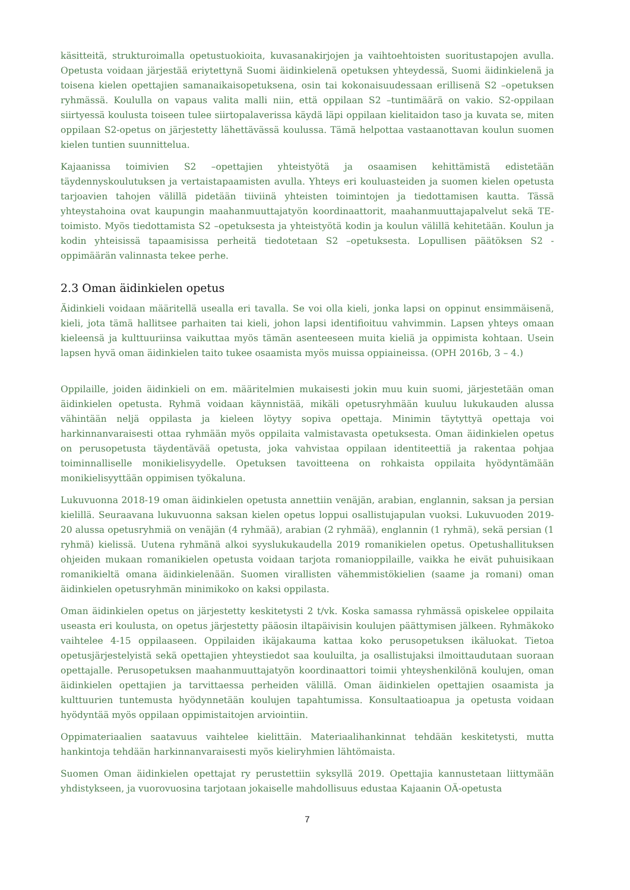käsitteitä, strukturoimalla opetustuokioita, kuvasanakirjojen ja vaihtoehtoisten suoritustapojen avulla. Opetusta voidaan järjestää eriytettynä Suomi äidinkielenä opetuksen yhteydessä, Suomi äidinkielenä ja toisena kielen opettajien samanaikaisopetuksena, osin tai kokonaisuudessaan erillisenä S2 –opetuksen ryhmässä. Koululla on vapaus valita malli niin, että oppilaan S2 –tuntimäärä on vakio. S2-oppilaan siirtyessä koulusta toiseen tulee siirtopalaverissa käydä läpi oppilaan kielitaidon taso ja kuvata se, miten oppilaan S2-opetus on järjestetty lähettävässä koulussa. Tämä helpottaa vastaanottavan koulun suomen kielen tuntien suunnittelua.
Kajaanissa toimivien S2 –opettajien yhteistyötä ja osaamisen kehittämistä edistetään täydennyskoulutuksen ja vertaistapaamisten avulla. Yhteys eri kouluasteiden ja suomen kielen opetusta tarjoavien tahojen välillä pidetään tiiviinä yhteisten toimintojen ja tiedottamisen kautta. Tässä yhteystahoina ovat kaupungin maahanmuuttajatyön koordinaattorit, maahanmuuttajapalvelut sekä TE-toimisto. Myös tiedottamista S2 –opetuksesta ja yhteistyötä kodin ja koulun välillä kehitetään. Koulun ja kodin yhteisissä tapaamisissa perheitä tiedotetaan S2 –opetuksesta. Lopullisen päätöksen S2 -oppimäärän valinnasta tekee perhe.
2.3 Oman äidinkielen opetus
Äidinkieli voidaan määritellä usealla eri tavalla. Se voi olla kieli, jonka lapsi on oppinut ensimmäisenä, kieli, jota tämä hallitsee parhaiten tai kieli, johon lapsi identifioituu vahvimmin. Lapsen yhteys omaan kieleensä ja kulttuuriinsa vaikuttaa myös tämän asenteeseen muita kieliä ja oppimista kohtaan. Usein lapsen hyvä oman äidinkielen taito tukee osaamista myös muissa oppiaineissa. (OPH 2016b, 3 – 4.)
Oppilaille, joiden äidinkieli on em. määritelmien mukaisesti jokin muu kuin suomi, järjestetään oman äidinkielen opetusta. Ryhmä voidaan käynnistää, mikäli opetusryhmään kuuluu lukukauden alussa vähintään neljä oppilasta ja kieleen löytyy sopiva opettaja. Minimin täytyttyä opettaja voi harkinnanvaraisesti ottaa ryhmään myös oppilaita valmistavasta opetuksesta. Oman äidinkielen opetus on perusopetusta täydentävää opetusta, joka vahvistaa oppilaan identiteettiä ja rakentaa pohjaa toiminnalliselle monikielisyydelle. Opetuksen tavoitteena on rohkaista oppilaita hyödyntämään monikielisyyttään oppimisen työkaluna.
Lukuvuonna 2018-19 oman äidinkielen opetusta annettiin venäjän, arabian, englannin, saksan ja persian kielillä. Seuraavana lukuvuonna saksan kielen opetus loppui osallistujapulan vuoksi. Lukuvuoden 2019-20 alussa opetusryhmiä on venäjän (4 ryhmää), arabian (2 ryhmää), englannin (1 ryhmä), sekä persian (1 ryhmä) kielissä. Uutena ryhmänä alkoi syyslukukaudella 2019 romanikielen opetus. Opetushallituksen ohjeiden mukaan romanikielen opetusta voidaan tarjota romanioppilaille, vaikka he eivät puhuisikaan romanikieltä omana äidinkielenään. Suomen virallisten vähemmistökielien (saame ja romani) oman äidinkielen opetusryhmän minimikoko on kaksi oppilasta.
Oman äidinkielen opetus on järjestetty keskitetysti 2 t/vk. Koska samassa ryhmässä opiskelee oppilaita useasta eri koulusta, on opetus järjestetty pääosin iltapäivisin koulujen päättymisen jälkeen. Ryhmäkoko vaihtelee 4-15 oppilaaseen. Oppilaiden ikäjakauma kattaa koko perusopetuksen ikäluokat. Tietoa opetusjärjestelyistä sekä opettajien yhteystiedot saa kouluilta, ja osallistujaksi ilmoittaudutaan suoraan opettajalle. Perusopetuksen maahanmuuttajatyön koordinaattori toimii yhteyshenkilönä koulujen, oman äidinkielen opettajien ja tarvittaessa perheiden välillä. Oman äidinkielen opettajien osaamista ja kulttuurien tuntemusta hyödynnetään koulujen tapahtumissa. Konsultaatioapua ja opetusta voidaan hyödyntää myös oppilaan oppimistaitojen arviointiin.
Oppimateriaalien saatavuus vaihtelee kielittäin. Materiaalihankinnat tehdään keskitetysti, mutta hankintoja tehdään harkinnanvaraisesti myös kieliryhmien lähtömaista.
Suomen Oman äidinkielen opettajat ry perustettiin syksyllä 2019. Opettajia kannustetaan liittymään yhdistykseen, ja vuorovuosina tarjotaan jokaiselle mahdollisuus edustaa Kajaanin OÄ-opetusta
7